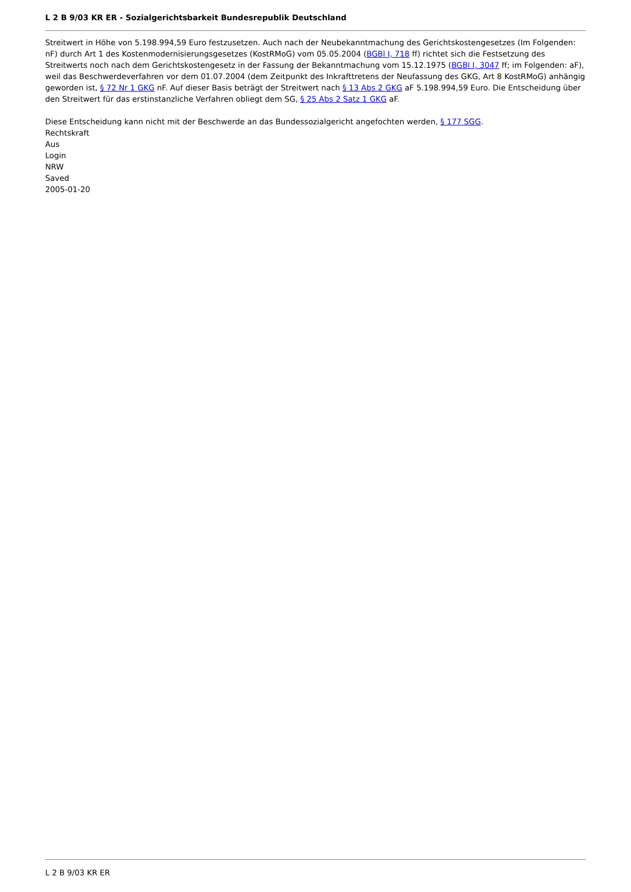L 2 B 9/03 KR ER - Sozialgerichtsbarkeit Bundesrepublik Deutschland
Streitwert in Höhe von 5.198.994,59 Euro festzusetzen. Auch nach der Neubekanntmachung des Gerichtskostengesetzes (Im Folgenden: nF) durch Art 1 des Kostenmodernisierungsgesetzes (KostRMoG) vom 05.05.2004 (BGBl I, 718 ff) richtet sich die Festsetzung des Streitwerts noch nach dem Gerichtskostengesetz in der Fassung der Bekanntmachung vom 15.12.1975 (BGBl I, 3047 ff; im Folgenden: aF), weil das Beschwerdeverfahren vor dem 01.07.2004 (dem Zeitpunkt des Inkrafttretens der Neufassung des GKG, Art 8 KostRMoG) anhängig geworden ist, § 72 Nr 1 GKG nF. Auf dieser Basis beträgt der Streitwert nach § 13 Abs 2 GKG aF 5.198.994,59 Euro. Die Entscheidung über den Streitwert für das erstinstanzliche Verfahren obliegt dem SG, § 25 Abs 2 Satz 1 GKG aF.
Diese Entscheidung kann nicht mit der Beschwerde an das Bundessozialgericht angefochten werden, § 177 SGG.
Rechtskraft
Aus
Login
NRW
Saved
2005-01-20
L 2 B 9/03 KR ER